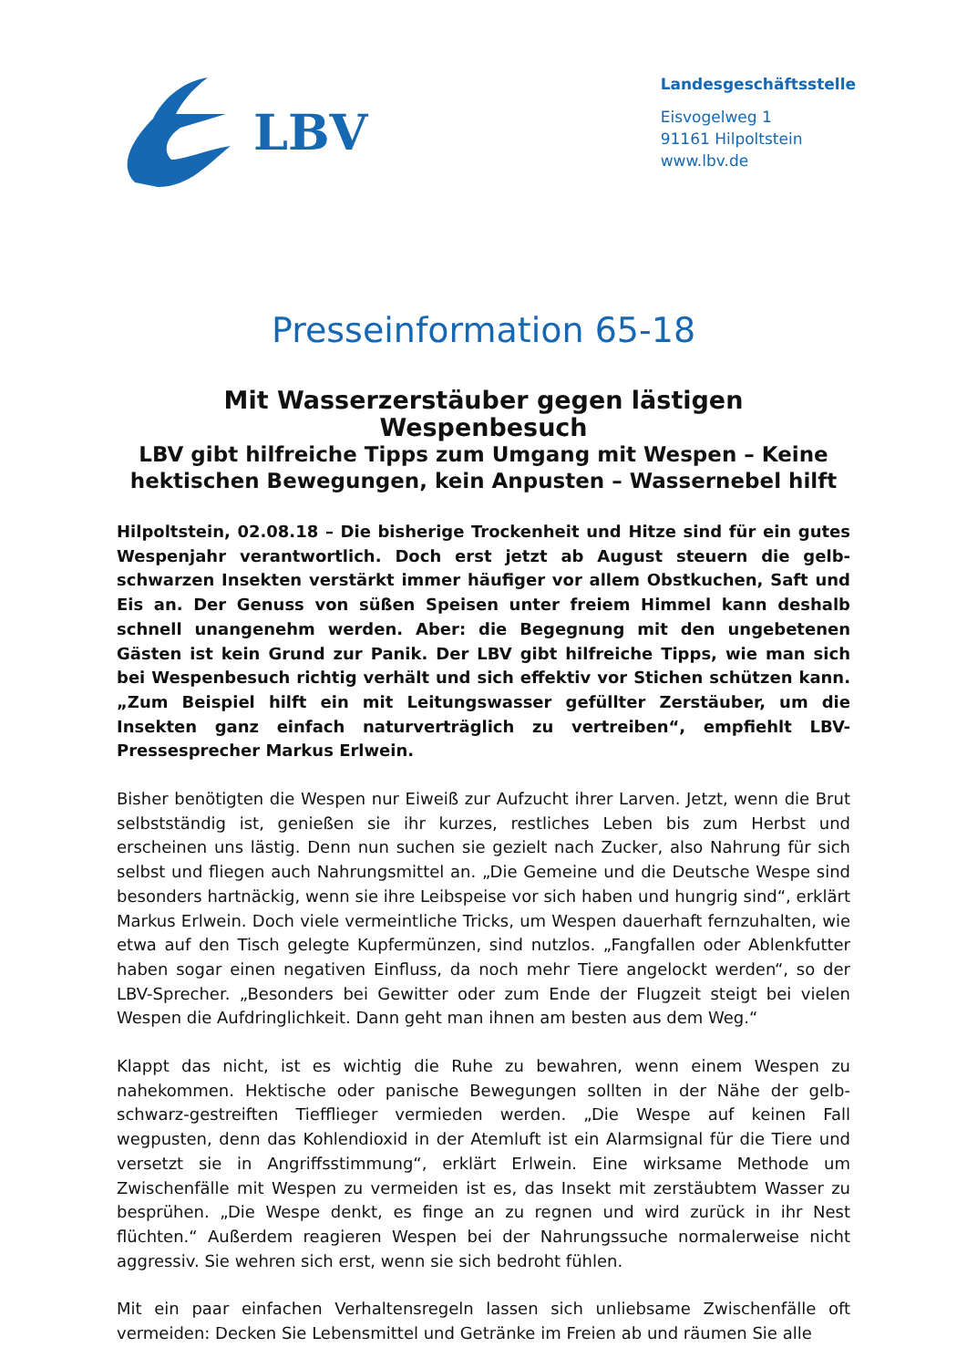LBV
Landesgeschäftsstelle
Eisvogelweg 1
91161 Hilpoltstein
www.lbv.de
Presseinformation 65-18
Mit Wasserzerstäuber gegen lästigen Wespenbesuch
LBV gibt hilfreiche Tipps zum Umgang mit Wespen – Keine hektischen Bewegungen, kein Anpusten – Wassernebel hilft
Hilpoltstein, 02.08.18 – Die bisherige Trockenheit und Hitze sind für ein gutes Wespenjahr verantwortlich. Doch erst jetzt ab August steuern die gelb-schwarzen Insekten verstärkt immer häufiger vor allem Obstkuchen, Saft und Eis an. Der Genuss von süßen Speisen unter freiem Himmel kann deshalb schnell unangenehm werden. Aber: die Begegnung mit den ungebetenen Gästen ist kein Grund zur Panik. Der LBV gibt hilfreiche Tipps, wie man sich bei Wespenbesuch richtig verhält und sich effektiv vor Stichen schützen kann. „Zum Beispiel hilft ein mit Leitungswasser gefüllter Zerstäuber, um die Insekten ganz einfach naturverträglich zu vertreiben“, empfiehlt LBV-Pressesprecher Markus Erlwein.
Bisher benötigten die Wespen nur Eiweiß zur Aufzucht ihrer Larven. Jetzt, wenn die Brut selbstständig ist, genießen sie ihr kurzes, restliches Leben bis zum Herbst und erscheinen uns lästig. Denn nun suchen sie gezielt nach Zucker, also Nahrung für sich selbst und fliegen auch Nahrungsmittel an. „Die Gemeine und die Deutsche Wespe sind besonders hartnäckig, wenn sie ihre Leibspeise vor sich haben und hungrig sind“, erklärt Markus Erlwein. Doch viele vermeintliche Tricks, um Wespen dauerhaft fernzuhalten, wie etwa auf den Tisch gelegte Kupfermünzen, sind nutzlos. „Fangfallen oder Ablenkfutter haben sogar einen negativen Einfluss, da noch mehr Tiere angelockt werden“, so der LBV-Sprecher. „Besonders bei Gewitter oder zum Ende der Flugzeit steigt bei vielen Wespen die Aufdringlichkeit. Dann geht man ihnen am besten aus dem Weg.“
Klappt das nicht, ist es wichtig die Ruhe zu bewahren, wenn einem Wespen zu nahekommen. Hektische oder panische Bewegungen sollten in der Nähe der gelb-schwarz-gestreiften Tiefflieger vermieden werden. „Die Wespe auf keinen Fall wegpusten, denn das Kohlendioxid in der Atemluft ist ein Alarmsignal für die Tiere und versetzt sie in Angriffsstimmung“, erklärt Erlwein. Eine wirksame Methode um Zwischenfälle mit Wespen zu vermeiden ist es, das Insekt mit zerstäubtem Wasser zu besprühen. „Die Wespe denkt, es finge an zu regnen und wird zurück in ihr Nest flüchten.“ Außerdem reagieren Wespen bei der Nahrungssuche normalerweise nicht aggressiv. Sie wehren sich erst, wenn sie sich bedroht fühlen.
Mit ein paar einfachen Verhaltensregeln lassen sich unliebsame Zwischenfälle oft vermeiden: Decken Sie Lebensmittel und Getränke im Freien ab und räumen Sie alle